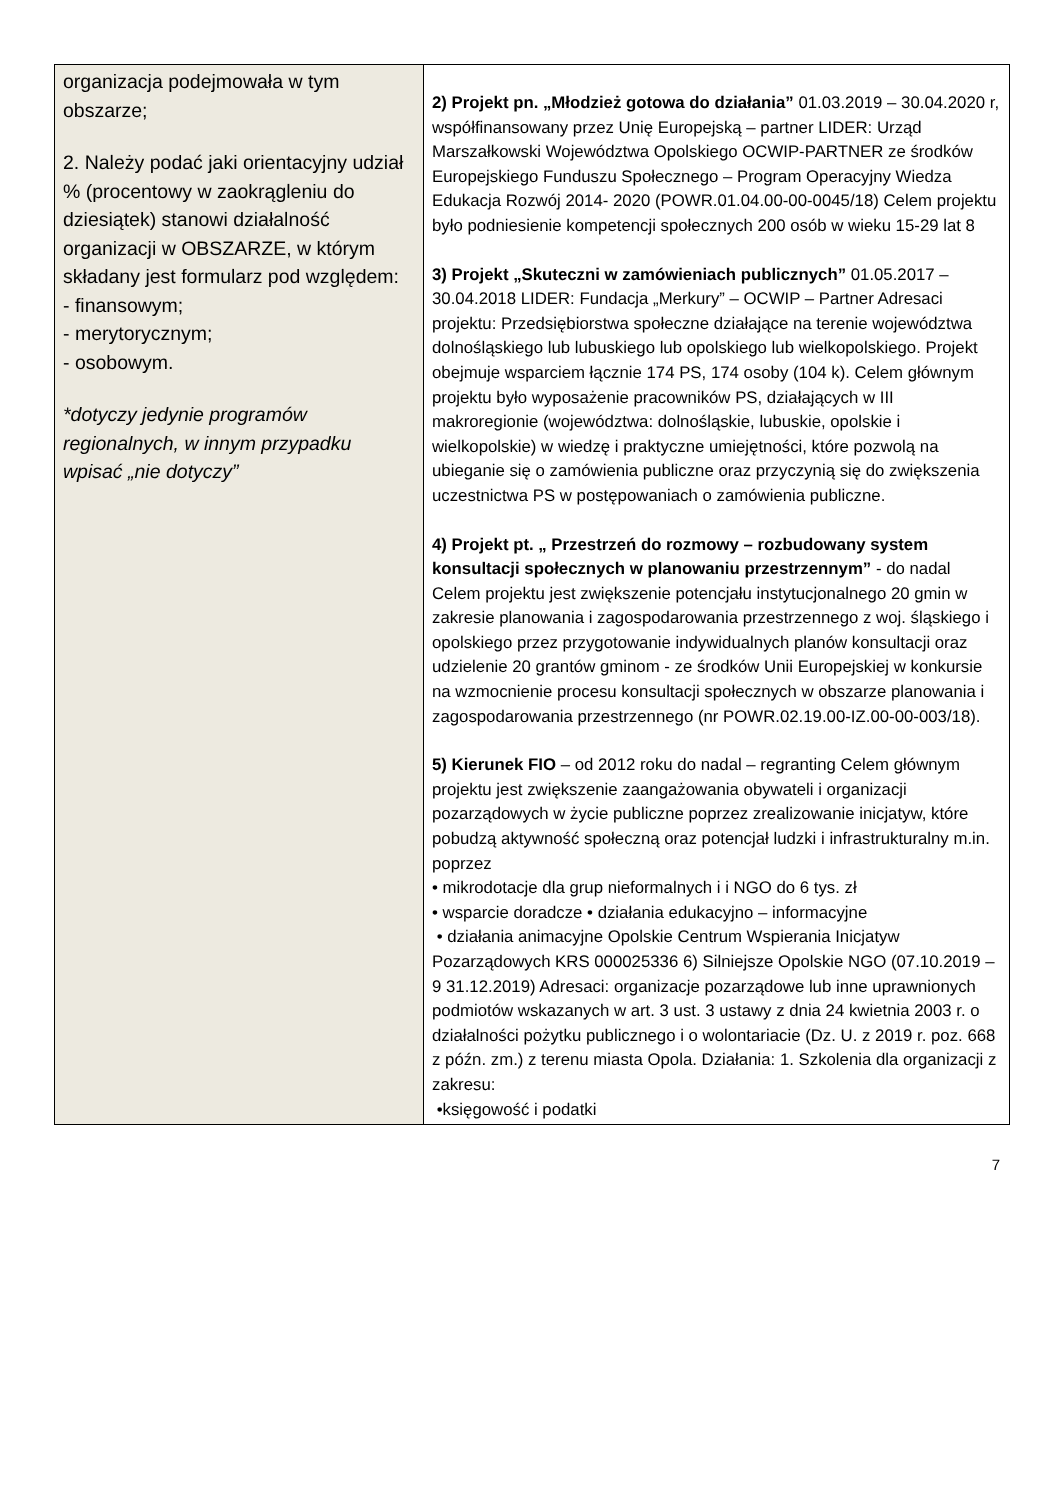| organizacja podejmowała w tym obszarze; 2. Należy podać jaki orientacyjny udział % (procentowy w zaokrągleniu do dziesiątek) stanowi działalność organizacji w OBSZARZE, w którym składany jest formularz pod względem: - finansowym; - merytorycznym; - osobowym. *dotyczy jedynie programów regionalnych, w innym przypadku wpisać „nie dotyczy” | 2) Projekt pn. „Młodzież gotowa do działania” 01.03.2019 – 30.04.2020 r, współfinansowany przez Unię Europejską – partner LIDER: Urząd Marszałkowski Województwa Opolskiego OCWIP-PARTNER ze środków Europejskiego Funduszu Społecznego – Program Operacyjny Wiedza Edukacja Rozwój 2014- 2020 (POWR.01.04.00-00-0045/18) Celem projektu było podniesienie kompetencji społecznych 200 osób w wieku 15-29 lat 8 3) Projekt „Skuteczni w zamówieniach publicznych” 01.05.2017 – 30.04.2018 LIDER: Fundacja „Merkury” – OCWIP – Partner Adresaci projektu: Przedsiębiorstwa społeczne działające na terenie województwa dolnośląskiego lub lubuskiego lub opolskiego lub wielkopolskiego. Projekt obejmuje wsparciem łącznie 174 PS, 174 osoby (104 k). Celem głównym projektu było wyposażenie pracowników PS, działających w III makroregionie (województwa: dolnośląskie, lubuskie, opolskie i wielkopolskie) w wiedzę i praktyczne umiejętności, które pozwolą na ubieganie się o zamówienia publiczne oraz przyczynią się do zwiększenia uczestnictwa PS w postępowaniach o zamówienia publiczne. 4) Projekt pt. „ Przestrzeń do rozmowy – rozbudowany system konsultacji społecznych w planowaniu przestrzennym” - do nadal Celem projektu jest zwiększenie potencjału instytucjonalnego 20 gmin w zakresie planowania i zagospodarowania przestrzennego z woj. śląskiego i opolskiego przez przygotowanie indywidualnych planów konsultacji oraz udzielenie 20 grantów gminom - ze środków Unii Europejskiej w konkursie na wzmocnienie procesu konsultacji społecznych w obszarze planowania i zagospodarowania przestrzennego (nr POWR.02.19.00-IZ.00-00-003/18). 5) Kierunek FIO – od 2012 roku do nadal – regranting Celem głównym projektu jest zwiększenie zaangażowania obywateli i organizacji pozarządowych w życie publiczne poprzez zrealizowanie inicjatyw, które pobudzą aktywność społeczną oraz potencjał ludzki i infrastrukturalny m.in. poprzez • mikrodotacje dla grup nieformalnych i i NGO do 6 tys. zł • wsparcie doradcze • działania edukacyjno – informacyjne • działania animacyjne Opolskie Centrum Wspierania Inicjatyw Pozarządowych KRS 000025336 6) Silniejsze Opolskie NGO (07.10.2019 – 9 31.12.2019) Adresaci: organizacje pozarządowe lub inne uprawnionych podmiotów wskazanych w art. 3 ust. 3 ustawy z dnia 24 kwietnia 2003 r. o działalności pożytku publicznego i o wolontariacie (Dz. U. z 2019 r. poz. 668 z późn. zm.) z terenu miasta Opola. Działania: 1. Szkolenia dla organizacji z zakresu: •księgowość i podatki |
7